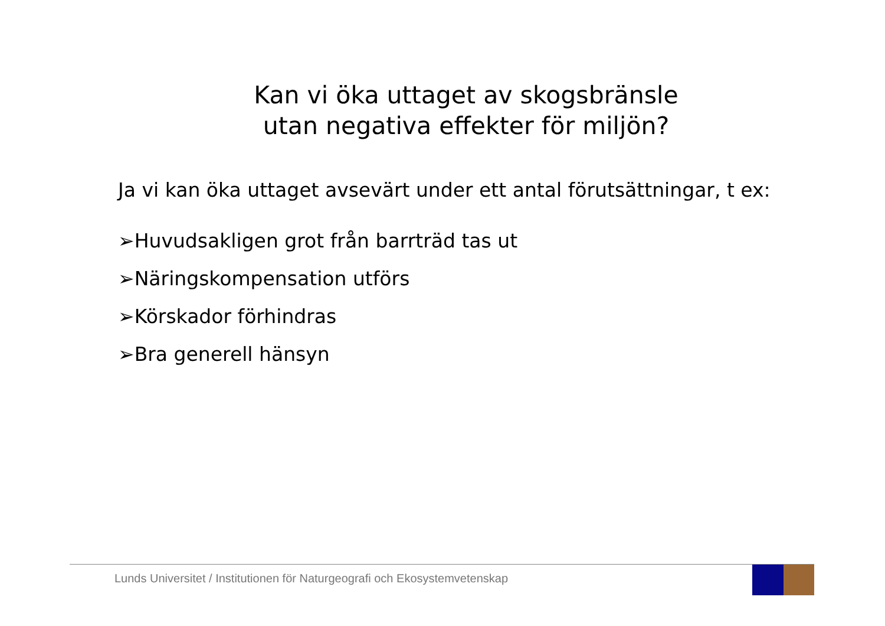Kan vi öka uttaget av skogsbränsle
utan negativa effekter för miljön?
Ja vi kan öka uttaget avsevärt under ett antal förutsättningar, t ex:
➢Huvudsakligen grot från barrträd tas ut
➢Näringskompensation utförs
➢Körskador förhindras
➢Bra generell hänsyn
Lunds Universitet / Institutionen för Naturgeografi och Ekosystemvetenskap